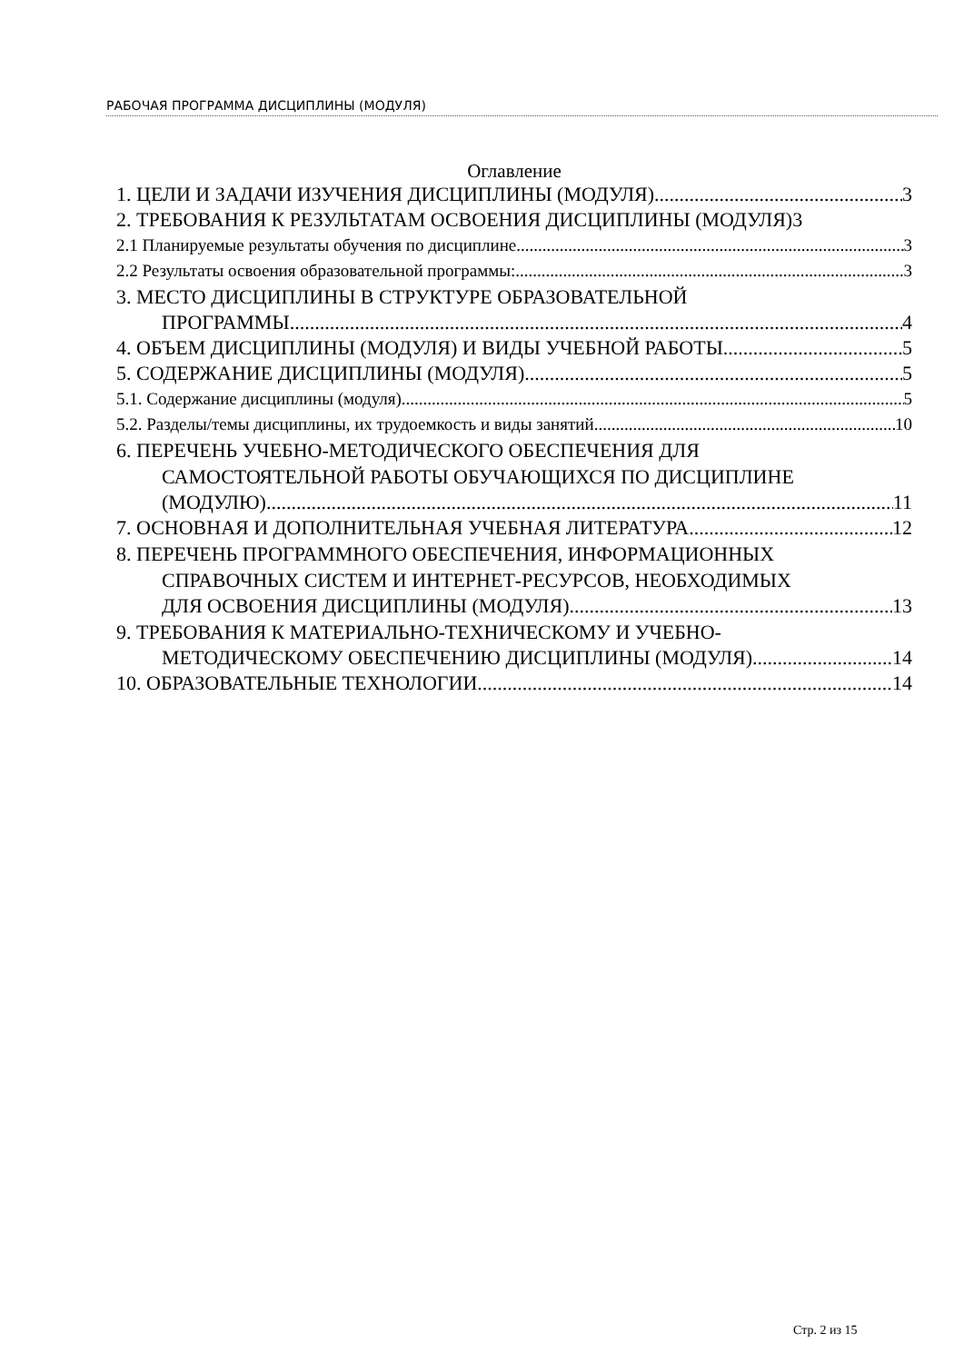РАБОЧАЯ ПРОГРАММА ДИСЦИПЛИНЫ (МОДУЛЯ)
Оглавление
1. ЦЕЛИ И ЗАДАЧИ ИЗУЧЕНИЯ ДИСЦИПЛИНЫ (МОДУЛЯ) 3
2. ТРЕБОВАНИЯ К РЕЗУЛЬТАТАМ ОСВОЕНИЯ ДИСЦИПЛИНЫ (МОДУЛЯ) 3
2.1 Планируемые результаты обучения по дисциплине. 3
2.2 Результаты освоения образовательной программы: 3
3. МЕСТО ДИСЦИПЛИНЫ В СТРУКТУРЕ ОБРАЗОВАТЕЛЬНОЙ
ПРОГРАММЫ 4
4. ОБЪЕМ ДИСЦИПЛИНЫ (МОДУЛЯ) И ВИДЫ УЧЕБНОЙ РАБОТЫ 5
5. СОДЕРЖАНИЕ ДИСЦИПЛИНЫ (МОДУЛЯ) 5
5.1. Содержание дисциплины (модуля) 5
5.2. Разделы/темы дисциплины, их трудоемкость и виды занятий 10
6. ПЕРЕЧЕНЬ УЧЕБНО-МЕТОДИЧЕСКОГО ОБЕСПЕЧЕНИЯ ДЛЯ
САМОСТОЯТЕЛЬНОЙ РАБОТЫ ОБУЧАЮЩИХСЯ ПО ДИСЦИПЛИНЕ
(МОДУЛЮ) 11
7. ОСНОВНАЯ И ДОПОЛНИТЕЛЬНАЯ УЧЕБНАЯ ЛИТЕРАТУРА 12
8. ПЕРЕЧЕНЬ ПРОГРАММНОГО ОБЕСПЕЧЕНИЯ, ИНФОРМАЦИОННЫХ
СПРАВОЧНЫХ СИСТЕМ И ИНТЕРНЕТ-РЕСУРСОВ, НЕОБХОДИМЫХ
ДЛЯ ОСВОЕНИЯ ДИСЦИПЛИНЫ (МОДУЛЯ) 13
9. ТРЕБОВАНИЯ К МАТЕРИАЛЬНО-ТЕХНИЧЕСКОМУ И УЧЕБНО-
МЕТОДИЧЕСКОМУ ОБЕСПЕЧЕНИЮ ДИСЦИПЛИНЫ (МОДУЛЯ) 14
10. ОБРАЗОВАТЕЛЬНЫЕ ТЕХНОЛОГИИ 14
Стр. 2 из 15